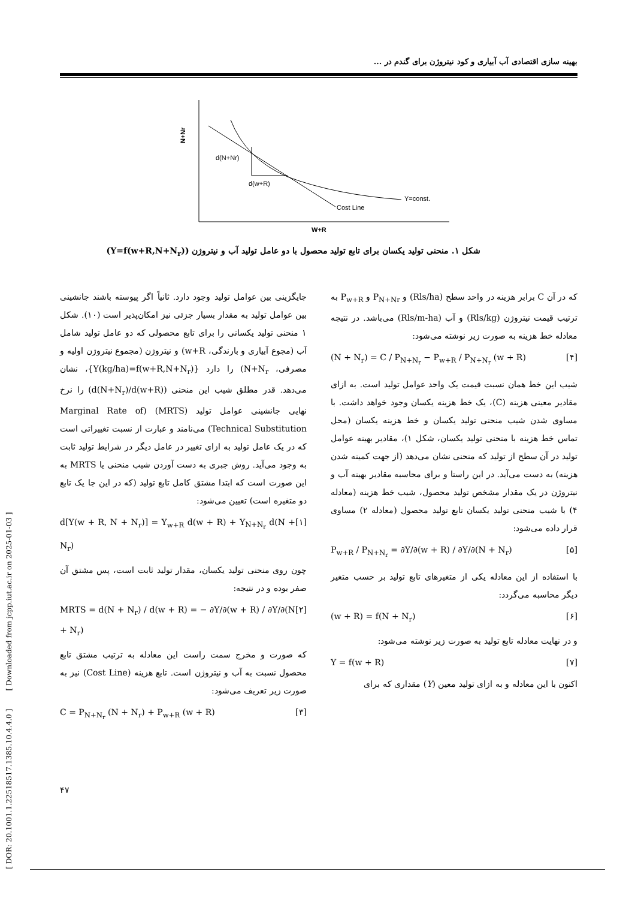بهینه سازی اقتصادی آب آبیاری و کود نیتروژن برای گندم در ...
N+Nr
d(N+Nr)
d(w+R)
Y=const.
Cost Line
W+R
شکل ۱. منحنی تولید یکسان برای تابع تولید محصول با دو عامل تولید آب و نیتروژن (Y=f(w+R,N+N<sub>r</sub>))
جایگزینی بین عوامل تولید وجود دارد. ثانیاً اگر پیوسته باشند جانشینی بین عوامل تولید به مقدار بسیار جزئی نیز امکان‌پذیر است (۱۰). شکل ۱ منحنی تولید یکسانی را برای تابع محصولی که دو عامل تولید شامل آب (مجوع آبیاری و بارندگی، w+R) و نیتروژن (مجموع نیتروژن اولیه و مصرفی، N+N<sub>r</sub>) را دارد {Y(kg/ha)=f(w+R,N+N<sub>r</sub>)}، نشان می‌دهد. قدر مطلق شیب این منحنی (d(N+N<sub>r</sub>)/d(w+R)) را نرخ نهایی جانشینی عوامل تولید (MRTS) (Marginal Rate of Technical Substitution) می‌نامند و عبارت از نسبت تغییراتی است که در یک عامل تولید به ازای تغییر در عامل دیگر در شرایط تولید ثابت به وجود می‌آید. روش جبری به دست آوردن شیب منحنی یا MRTS به این صورت است که ابتدا مشتق کامل تابع تولید (که در این جا یک تابع دو متغیره است) تعیین می‌شود:
d[Y(w + R, N + N<sub>r</sub>)] = Y<sub>w+R</sub> d(w + R) + Y<sub>N+N<sub>r</sub></sub> d(N + N<sub>r</sub>) [۱]
چون روی منحنی تولید یکسان، مقدار تولید ثابت است، پس مشتق آن صفر بوده و در نتیجه:
MRTS = d(N + N<sub>r</sub>) / d(w + R) = − ∂Y/∂(w + R) / ∂Y/∂(N + N<sub>r</sub>) [۲]
که صورت و مخرج سمت راست این معادله به ترتیب مشتق تابع محصول نسبت به آب و نیتروژن است. تابع هزینه (Cost Line) نیز به صورت زیر تعریف می‌شود:
C = P<sub>N+N<sub>r</sub></sub> (N + N<sub>r</sub>) + P<sub>w+R</sub> (w + R) [۳]
که در آن C برابر هزینه در واحد سطح (Rls/ha) و P<sub>N+Nr</sub> و P<sub>w+R</sub> به ترتیب قیمت نیتروژن (Rls/kg) و آب (Rls/m-ha) می‌باشد. در نتیجه معادله خط هزینه به صورت زیر نوشته می‌شود:
(N + N<sub>r</sub>) = C / P<sub>N+N<sub>r</sub></sub> − P<sub>w+R</sub> / P<sub>N+N<sub>r</sub></sub> (w + R) [۴]
شیب این خط همان نسبت قیمت یک واحد عوامل تولید است. به ازای مقادیر معینی هزینه (C)، یک خط هزینه یکسان وجود خواهد داشت. با مساوی شدن شیب منحنی تولید یکسان و خط هزینه یکسان (محل تماس خط هزینه با منحنی تولید یکسان، شکل ۱)، مقادیر بهینه عوامل تولید در آن سطح از تولید که منحنی نشان می‌دهد (از جهت کمینه شدن هزینه) به دست می‌آید. در این راستا و برای محاسبه مقادیر بهینه آب و نیتروژن در یک مقدار مشخص تولید محصول، شیب خط هزینه (معادله ۴) با شیب منحنی تولید یکسان تابع تولید محصول (معادله ۲) مساوی قرار داده می‌شود:
P<sub>w+R</sub> / P<sub>N+N<sub>r</sub></sub> = ∂Y/∂(w + R) / ∂Y/∂(N + N<sub>r</sub>) [۵]
با استفاده از این معادله یکی از متغیرهای تابع تولید بر حسب متغیر دیگر محاسبه می‌گردد:
(w + R) = f(N + N<sub>r</sub>) [۶]
و در نهایت معادله تابع تولید به صورت زیر نوشته می‌شود:
Y = f(w + R) [۷]
اکنون با این معادله و به ازای تولید معین (Y) مقداری که برای
[ DOR: 20.1001.1.22518517.1385.10.4.4.0 ] [ Downloaded from jcpp.iut.ac.ir on 2025-01-03 ]
۴۷